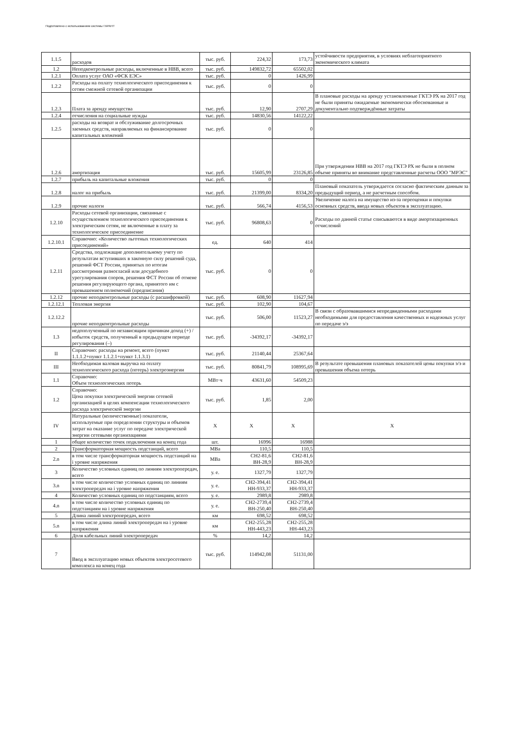Подготовлено с использованием системы ГАРАНТ
| 1.1.5 | расходов | тыс. руб. | 224,32 | 173,73 | устойчивости предприятия, в условиях неблагоприятного экономического климата |
| 1.2 | Неподконтрольные расходы, включенные в НВВ, всего | тыс. руб. | 149832,72 | 65502,02 | |
| 1.2.1 | Оплата услуг ОАО «ФСК ЕЭС» | тыс. руб. | 0 | 1426,99 | |
| 1.2.2 | Расходы на оплату технологического присоединения к сетям смежной сетевой организации | тыс. руб. | 0 | 0 | |
| 1.2.3 | Плата за аренду имущества | тыс. руб. | 12,90 | 2707,29 | В плановые расходы на аренду установленные ГКТЭ РХ на 2017 год не были приняты ожидаемые экономически обоснованные и документально подтверждённые затраты |
| 1.2.4 | отчисления на социальные нужды | тыс. руб. | 14830,56 | 14122,22 | |
| 1.2.5 | расходы на возврат и обслуживание долгосрочных заемных средств, направляемых на финансирование капитальных вложений | тыс. руб. | 0 | 0 | |
| 1.2.6 | амортизация | тыс. руб. | 15605,99 | 23126,85 | При утверждении НВВ на 2017 год ГКТЭ РХ не были в полном объеме приняты во внимание представленные расчеты ООО "МРЭС" |
| 1.2.7 | прибыль на капитальные вложения | тыс. руб. | 0 | 0 | |
| 1.2.8 | налог на прибыль | тыс. руб. | 21399,00 | 8334,20 | Плановый показатель утверждается согласно фактическим данным за предыдущий период, а не расчетным способом. |
| 1.2.9 | прочие налоги | тыс. руб. | 566,74 | 4156,53 | Увеличение налога на имущество из-за переоценки и покупки основных средств, ввода новых объектов в эксплуатацию. |
| 1.2.10 | Расходы сетевой организации, связанные с осуществлением технологического присоединения к электрическим сетям, не включенные в плату за технологическое присоединение | тыс. руб. | 96808,63 | 0 | Расходы по данной статье списываются в виде амортизационных отчислений |
| 1.2.10.1 | Справочно: «Количество льготных технологических присоединений» | ед. | 640 | 414 | |
| 1.2.11 | Средства, подлежащие дополнительному учету по результатам вступивших в законную силу решений суда, решений ФСТ России, принятых по итогам рассмотрения разногласий или досудебного урегулирования споров, решения ФСТ России об отмене решения регулирующего органа, принятого им с превышением полномочий (предписания) | тыс. руб. | 0 | 0 | |
| 1.2.12 | прочие неподконтрольные расходы (с расшифровкой) | тыс. руб. | 608,90 | 11627,94 | |
| 1.2.12.1 | Тепловая энергия | тыс. руб. | 102,90 | 104,67 | |
| 1.2.12.2 | прочие неподконтрольные расходы | тыс. руб. | 506,00 | 11523,27 | В связи с образовавшимися непредвиденными расходами необходимыми для предоставления качественных и надежных услуг по передаче э/э |
| 1.3 | недополученный по независящим причинам доход (+) / избыток средств, полученный в предыдущем периоде регулирования (–) | тыс. руб. | -34392,17 | -34392,17 | |
| II | Справочно: расходы на ремонт, всего (пункт 1.1.1.2+пункт 1.1.2.1+пункт 1.1.3.1) | тыс. руб. | 21140,44 | 25367,64 | |
| III | Необходимая валовая выручка на оплату технологического расхода (потерь) электроэнергии | тыс. руб. | 80841,79 | 108995,69 | В результате превышения плановых показателей цены покупки э/э и превышения объема потерь |
| 1.1 | Справочно: Объем технологических потерь | МВт·ч | 43631,60 | 54509,23 | |
| 1.2 | Справочно: Цена покупки электрической энергии сетевой организацией в целях компенсации технологического расхода электрической энергии | тыс. руб. | 1,85 | 2,00 | |
| IV | Натуральные (количественные) показатели, используемые при определении структуры и объемов затрат на оказание услуг по передаче электрической энергии сетевыми организациями | X | X | X | X |
| 1 | общее количество точек подключения на конец года | шт. | 16996 | 16988 | |
| 2 | Трансформаторная мощность подстанций, всего | МВа | 110,5 | 110,5 | |
| 2.n | в том числе трансформаторная мощность подстанций на i уровне напряжения | МВа | СН2-81,6 ВН-28,9 | СН2-81,6 ВН-28,9 | |
| 3 | Количество условных единиц по линиям электропередач, всего | у. е. | 1327,79 | 1327,79 | |
| 3.n | в том числе количество условных единиц по линиям электропередач на i уровне напряжения | у. е. | СН2-394,41 НН-933,37 | СН2-394,41 НН-933,37 | |
| 4 | Количество условных единиц по подстанциям, всего | у. е. | 2989,8 | 2989,8 | |
| 4.n | в том числе количество условных единиц по подстанциям на i уровне напряжения | у. е. | СН2-2739,4 ВН-250,40 | СН2-2739,4 ВН-250,40 | |
| 5 | Длина линий электропередач, всего | км | 698,52 | 698,52 | |
| 5.n | в том числе длина линий электропередач на i уровне напряжения | км | СН2-255,28 НН-443,23 | СН2-255,28 НН-443,23 | |
| 6 | Доля кабельных линий электропередач | % | 14,2 | 14,2 | |
| 7 | Ввод в эксплуатацию новых объектов электросетевого комплекса на конец года | тыс. руб. | 114942,08 | 51131,00 | |